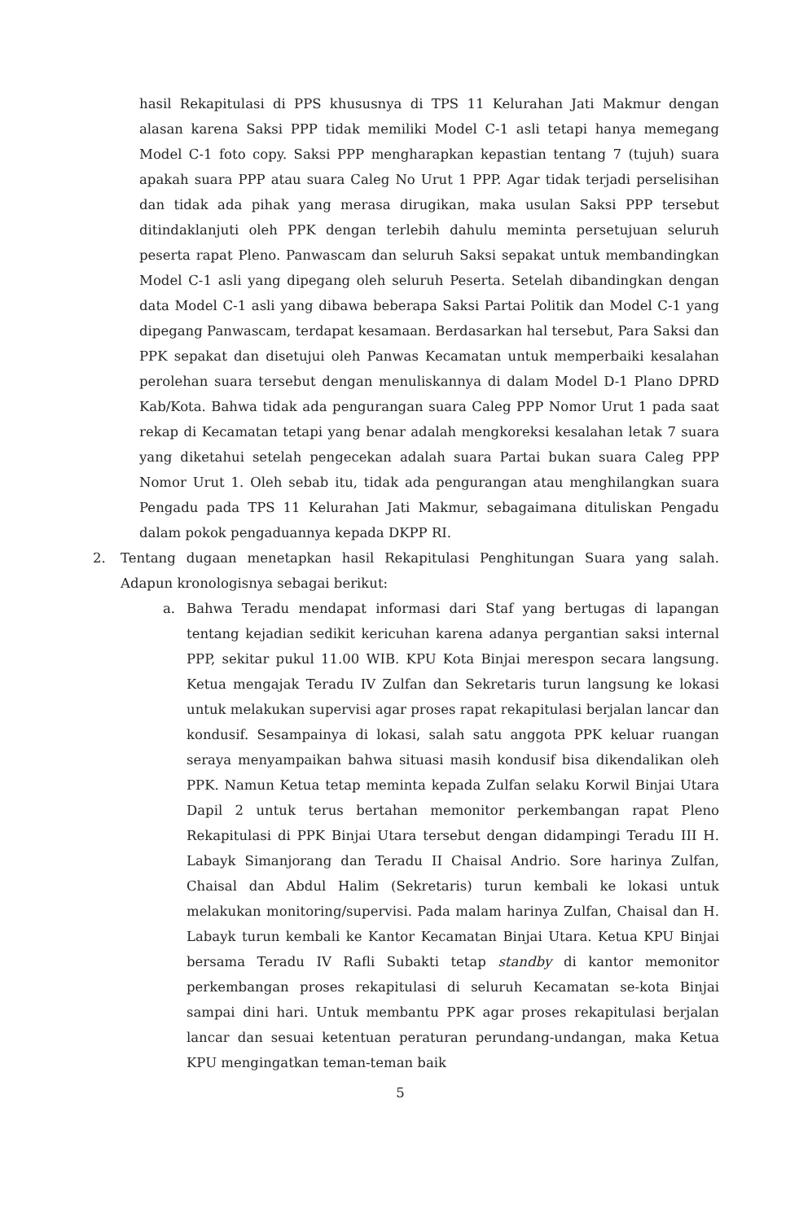hasil Rekapitulasi di PPS khususnya di TPS 11 Kelurahan Jati Makmur dengan alasan karena Saksi PPP tidak memiliki Model C-1 asli tetapi hanya memegang Model C-1 foto copy. Saksi PPP mengharapkan kepastian tentang 7 (tujuh) suara apakah suara PPP atau suara Caleg No Urut 1 PPP. Agar tidak terjadi perselisihan dan tidak ada pihak yang merasa dirugikan, maka usulan Saksi PPP tersebut ditindaklanjuti oleh PPK dengan terlebih dahulu meminta persetujuan seluruh peserta rapat Pleno. Panwascam dan seluruh Saksi sepakat untuk membandingkan Model C-1 asli yang dipegang oleh seluruh Peserta. Setelah dibandingkan dengan data Model C-1 asli yang dibawa beberapa Saksi Partai Politik dan Model C-1 yang dipegang Panwascam, terdapat kesamaan. Berdasarkan hal tersebut, Para Saksi dan PPK sepakat dan disetujui oleh Panwas Kecamatan untuk memperbaiki kesalahan perolehan suara tersebut dengan menuliskannya di dalam Model D-1 Plano DPRD Kab/Kota. Bahwa tidak ada pengurangan suara Caleg PPP Nomor Urut 1 pada saat rekap di Kecamatan tetapi yang benar adalah mengkoreksi kesalahan letak 7 suara yang diketahui setelah pengecekan adalah suara Partai bukan suara Caleg PPP Nomor Urut 1. Oleh sebab itu, tidak ada pengurangan atau menghilangkan suara Pengadu pada TPS 11 Kelurahan Jati Makmur, sebagaimana dituliskan Pengadu dalam pokok pengaduannya kepada DKPP RI.
2. Tentang dugaan menetapkan hasil Rekapitulasi Penghitungan Suara yang salah. Adapun kronologisnya sebagai berikut:
a. Bahwa Teradu mendapat informasi dari Staf yang bertugas di lapangan tentang kejadian sedikit kericuhan karena adanya pergantian saksi internal PPP, sekitar pukul 11.00 WIB. KPU Kota Binjai merespon secara langsung. Ketua mengajak Teradu IV Zulfan dan Sekretaris turun langsung ke lokasi untuk melakukan supervisi agar proses rapat rekapitulasi berjalan lancar dan kondusif. Sesampainya di lokasi, salah satu anggota PPK keluar ruangan seraya menyampaikan bahwa situasi masih kondusif bisa dikendalikan oleh PPK. Namun Ketua tetap meminta kepada Zulfan selaku Korwil Binjai Utara Dapil 2 untuk terus bertahan memonitor perkembangan rapat Pleno Rekapitulasi di PPK Binjai Utara tersebut dengan didampingi Teradu III H. Labayk Simanjorang dan Teradu II Chaisal Andrio. Sore harinya Zulfan, Chaisal dan Abdul Halim (Sekretaris) turun kembali ke lokasi untuk melakukan monitoring/supervisi. Pada malam harinya Zulfan, Chaisal dan H. Labayk turun kembali ke Kantor Kecamatan Binjai Utara. Ketua KPU Binjai bersama Teradu IV Rafli Subakti tetap standby di kantor memonitor perkembangan proses rekapitulasi di seluruh Kecamatan se-kota Binjai sampai dini hari. Untuk membantu PPK agar proses rekapitulasi berjalan lancar dan sesuai ketentuan peraturan perundang-undangan, maka Ketua KPU mengingatkan teman-teman baik
5